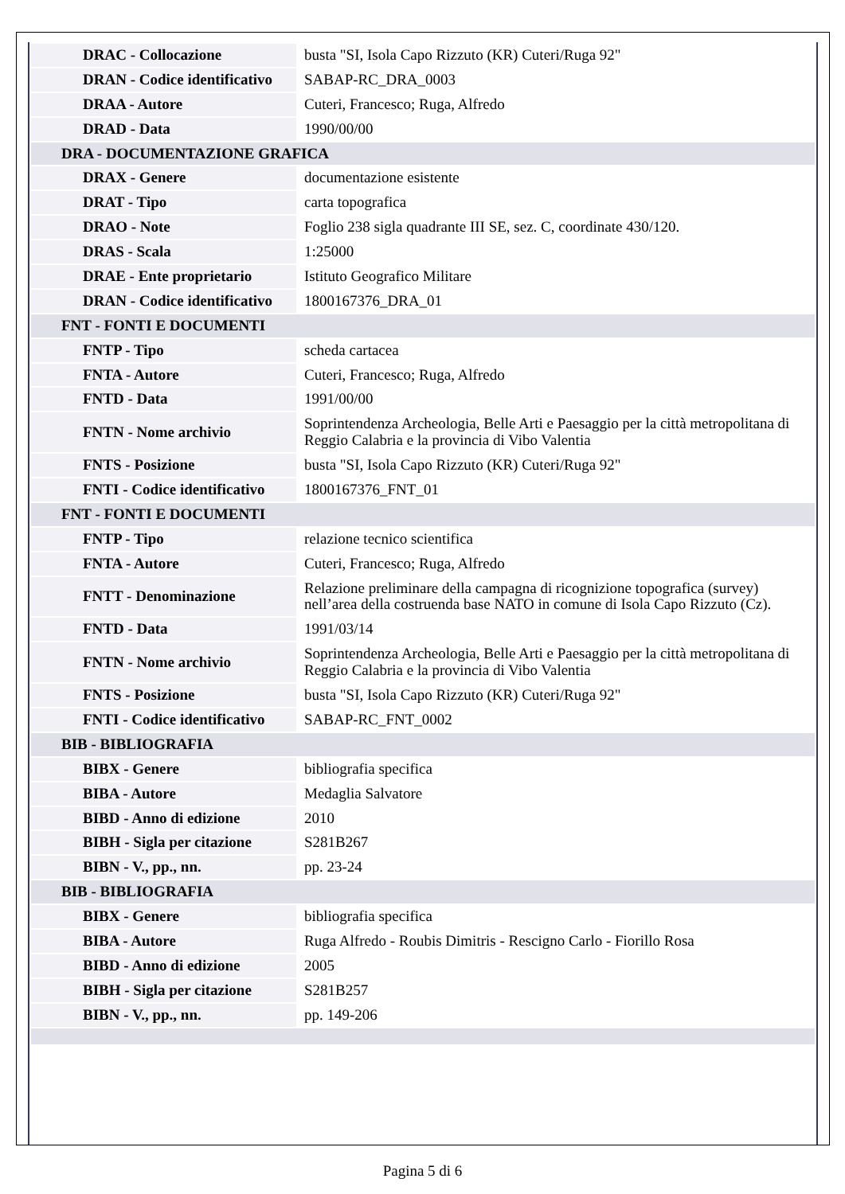| DRAC - Collocazione | busta "SI, Isola Capo Rizzuto (KR) Cuteri/Ruga 92" |
| DRAN - Codice identificativo | SABAP-RC_DRA_0003 |
| DRAA - Autore | Cuteri, Francesco; Ruga, Alfredo |
| DRAD - Data | 1990/00/00 |
| DRA - DOCUMENTAZIONE GRAFICA | |
| DRAX - Genere | documentazione esistente |
| DRAT - Tipo | carta topografica |
| DRAO - Note | Foglio 238 sigla quadrante III SE, sez. C, coordinate 430/120. |
| DRAS - Scala | 1:25000 |
| DRAE - Ente proprietario | Istituto Geografico Militare |
| DRAN - Codice identificativo | 1800167376_DRA_01 |
| FNT - FONTI E DOCUMENTI | |
| FNTP - Tipo | scheda cartacea |
| FNTA - Autore | Cuteri, Francesco; Ruga, Alfredo |
| FNTD - Data | 1991/00/00 |
| FNTN - Nome archivio | Soprintendenza Archeologia, Belle Arti e Paesaggio per la città metropolitana di Reggio Calabria e la provincia di Vibo Valentia |
| FNTS - Posizione | busta "SI, Isola Capo Rizzuto (KR) Cuteri/Ruga 92" |
| FNTI - Codice identificativo | 1800167376_FNT_01 |
| FNT - FONTI E DOCUMENTI | |
| FNTP - Tipo | relazione tecnico scientifica |
| FNTA - Autore | Cuteri, Francesco; Ruga, Alfredo |
| FNTT - Denominazione | Relazione preliminare della campagna di ricognizione topografica (survey) nell’area della costruenda base NATO in comune di Isola Capo Rizzuto (Cz). |
| FNTD - Data | 1991/03/14 |
| FNTN - Nome archivio | Soprintendenza Archeologia, Belle Arti e Paesaggio per la città metropolitana di Reggio Calabria e la provincia di Vibo Valentia |
| FNTS - Posizione | busta "SI, Isola Capo Rizzuto (KR) Cuteri/Ruga 92" |
| FNTI - Codice identificativo | SABAP-RC_FNT_0002 |
| BIB - BIBLIOGRAFIA | |
| BIBX - Genere | bibliografia specifica |
| BIBA - Autore | Medaglia Salvatore |
| BIBD - Anno di edizione | 2010 |
| BIBH - Sigla per citazione | S281B267 |
| BIBN - V., pp., nn. | pp. 23-24 |
| BIB - BIBLIOGRAFIA | |
| BIBX - Genere | bibliografia specifica |
| BIBA - Autore | Ruga Alfredo - Roubis Dimitris - Rescigno Carlo - Fiorillo Rosa |
| BIBD - Anno di edizione | 2005 |
| BIBH - Sigla per citazione | S281B257 |
| BIBN - V., pp., nn. | pp. 149-206 |
Pagina 5 di 6